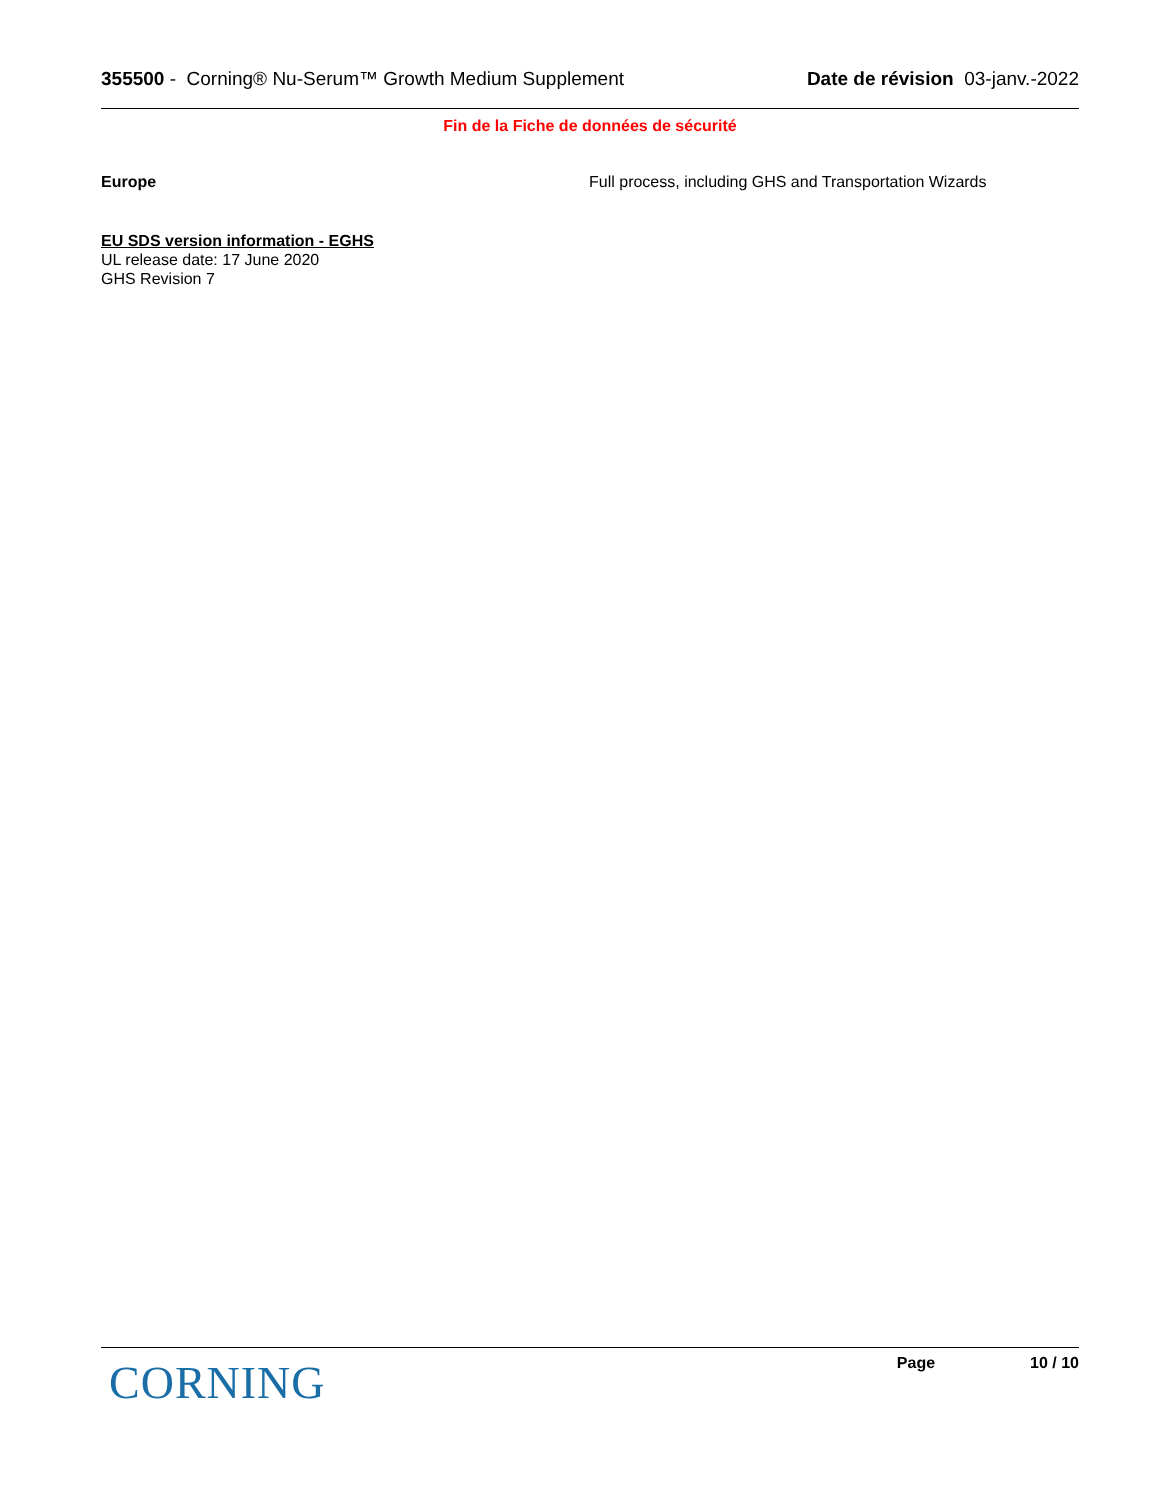355500 - Corning® Nu-Serum™ Growth Medium Supplement Date de révision 03-janv.-2022
Fin de la Fiche de données de sécurité
Europe Full process, including GHS and Transportation Wizards
EU SDS version information - EGHS
UL release date: 17 June 2020
GHS Revision 7
CORNING
Page 10 / 10